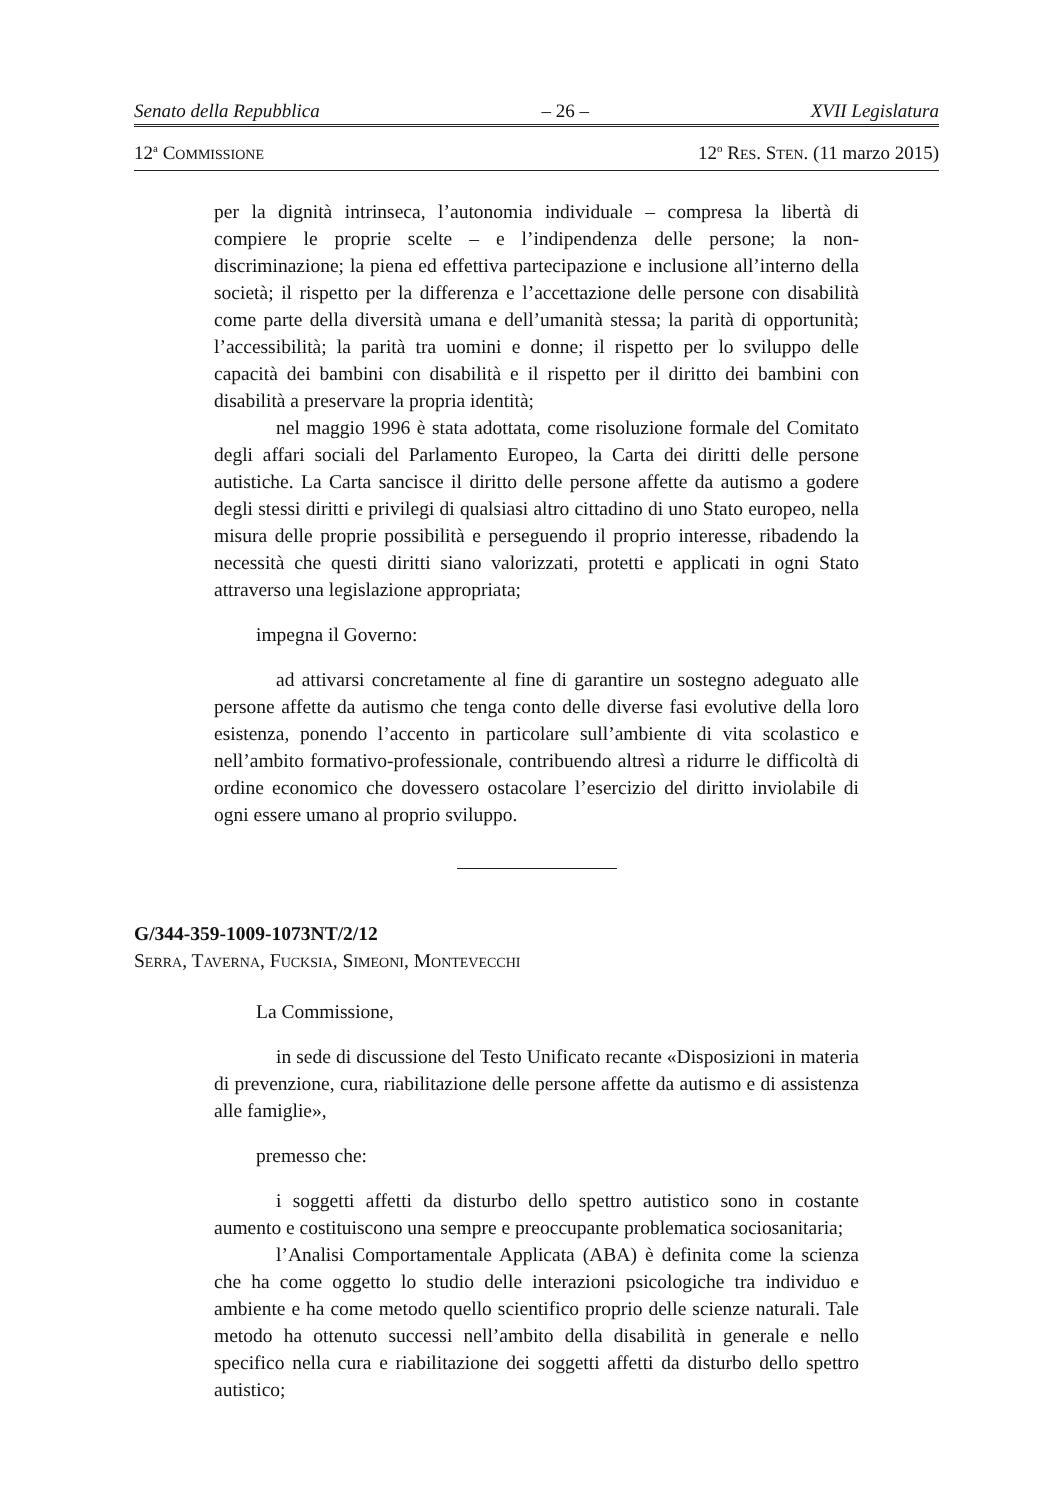Senato della Repubblica – 26 – XVII Legislatura
12<sup>a</sup> COMMISSIONE 12<sup>o</sup> RES. STEN. (11 marzo 2015)
per la dignità intrinseca, l’autonomia individuale – compresa la libertà di compiere le proprie scelte – e l’indipendenza delle persone; la non-discriminazione; la piena ed effettiva partecipazione e inclusione all’interno della società; il rispetto per la differenza e l’accettazione delle persone con disabilità come parte della diversità umana e dell’umanità stessa; la parità di opportunità; l’accessibilità; la parità tra uomini e donne; il rispetto per lo sviluppo delle capacità dei bambini con disabilità e il rispetto per il diritto dei bambini con disabilità a preservare la propria identità;
nel maggio 1996 è stata adottata, come risoluzione formale del Comitato degli affari sociali del Parlamento Europeo, la Carta dei diritti delle persone autistiche. La Carta sancisce il diritto delle persone affette da autismo a godere degli stessi diritti e privilegi di qualsiasi altro cittadino di uno Stato europeo, nella misura delle proprie possibilità e perseguendo il proprio interesse, ribadendo la necessità che questi diritti siano valorizzati, protetti e applicati in ogni Stato attraverso una legislazione appropriata;
impegna il Governo:
ad attivarsi concretamente al fine di garantire un sostegno adeguato alle persone affette da autismo che tenga conto delle diverse fasi evolutive della loro esistenza, ponendo l’accento in particolare sull’ambiente di vita scolastico e nell’ambito formativo-professionale, contribuendo altresì a ridurre le difficoltà di ordine economico che dovessero ostacolare l’esercizio del diritto inviolabile di ogni essere umano al proprio sviluppo.
G/344-359-1009-1073NT/2/12
SERRA, TAVERNA, FUCKSIA, SIMEONI, MONTEVECCHI
La Commissione,
in sede di discussione del Testo Unificato recante «Disposizioni in materia di prevenzione, cura, riabilitazione delle persone affette da autismo e di assistenza alle famiglie»,
premesso che:
i soggetti affetti da disturbo dello spettro autistico sono in costante aumento e costituiscono una sempre e preoccupante problematica sociosanitaria;
l’Analisi Comportamentale Applicata (ABA) è definita come la scienza che ha come oggetto lo studio delle interazioni psicologiche tra individuo e ambiente e ha come metodo quello scientifico proprio delle scienze naturali. Tale metodo ha ottenuto successi nell’ambito della disabilità in generale e nello specifico nella cura e riabilitazione dei soggetti affetti da disturbo dello spettro autistico;